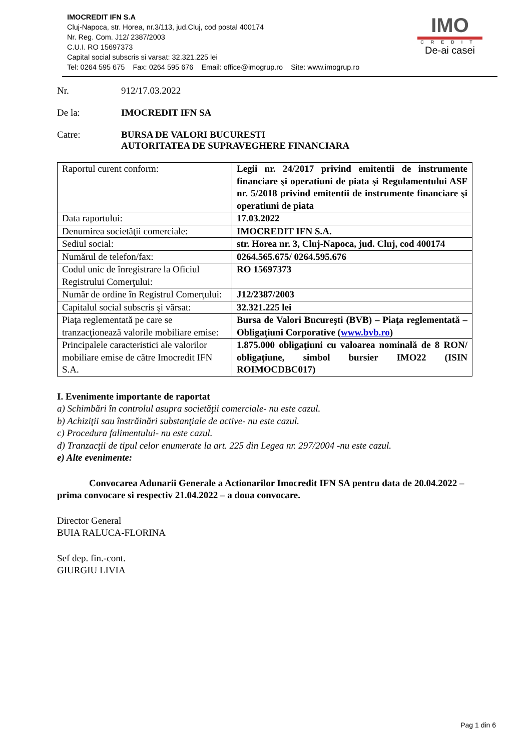IMOCREDIT IFN S.A
Cluj-Napoca, str. Horea, nr.3/113, jud.Cluj, cod postal 400174
Nr. Reg. Com. J12/ 2387/2003
C.U.I. RO 15697373
Capital social subscris si varsat: 32.321.225 lei
Tel: 0264 595 675 Fax: 0264 595 676 Email: office@imogrup.ro Site: www.imogrup.ro
IMO
CREDIT
De-ai casei
Nr. 912/17.03.2022
De la: IMOCREDIT IFN SA
Catre: BURSA DE VALORI BUCURESTI
AUTORITATEA DE SUPRAVEGHERE FINANCIARA
| Raportul curent conform: | Legii nr. 24/2017 privind emitentii de instrumente financiare şi operatiuni de piata şi Regulamentului ASF nr. 5/2018 privind emitentii de instrumente financiare şi operatiuni de piata |
| Data raportului: | 17.03.2022 |
| Denumirea societăţii comerciale: | IMOCREDIT IFN S.A. |
| Sediul social: | str. Horea nr. 3, Cluj-Napoca, jud. Cluj, cod 400174 |
| Numărul de telefon/fax: | 0264.565.675/ 0264.595.676 |
| Codul unic de înregistrare la Oficiul Registrului Comerţului: | RO 15697373 |
| Număr de ordine în Registrul Comerţului: | J12/2387/2003 |
| Capitalul social subscris şi vărsat: | 32.321.225 lei |
| Piaţa reglementată pe care se tranzacţionează valorile mobiliare emise: | Bursa de Valori Bucureşti (BVB) – Piaţa reglementată – Obligaţiuni Corporative ( www.bvb.ro ) |
| Principalele caracteristici ale valorilor mobiliare emise de către Imocredit IFN S.A. | 1.875.000 obligaţiuni cu valoarea nominală de 8 RON/ obligaţiune, simbol bursier IMO22 (ISIN ROIMOCDBC017) |
I. Evenimente importante de raportat
a) Schimbări în controlul asupra societăţii comerciale- nu este cazul.
b) Achiziţii sau înstrăinări substanţiale de active- nu este cazul.
c) Procedura falimentului- nu este cazul.
d) Tranzacţii de tipul celor enumerate la art. 225 din Legea nr. 297/2004 -nu este cazul.
e) Alte evenimente:
Convocarea Adunarii Generale a Actionarilor Imocredit IFN SA pentru data de 20.04.2022 – prima convocare si respectiv 21.04.2022 – a doua convocare.
Director General
BUIA RALUCA-FLORINA
Sef dep. fin.-cont.
GIURGIU LIVIA
Pag 1 din 6